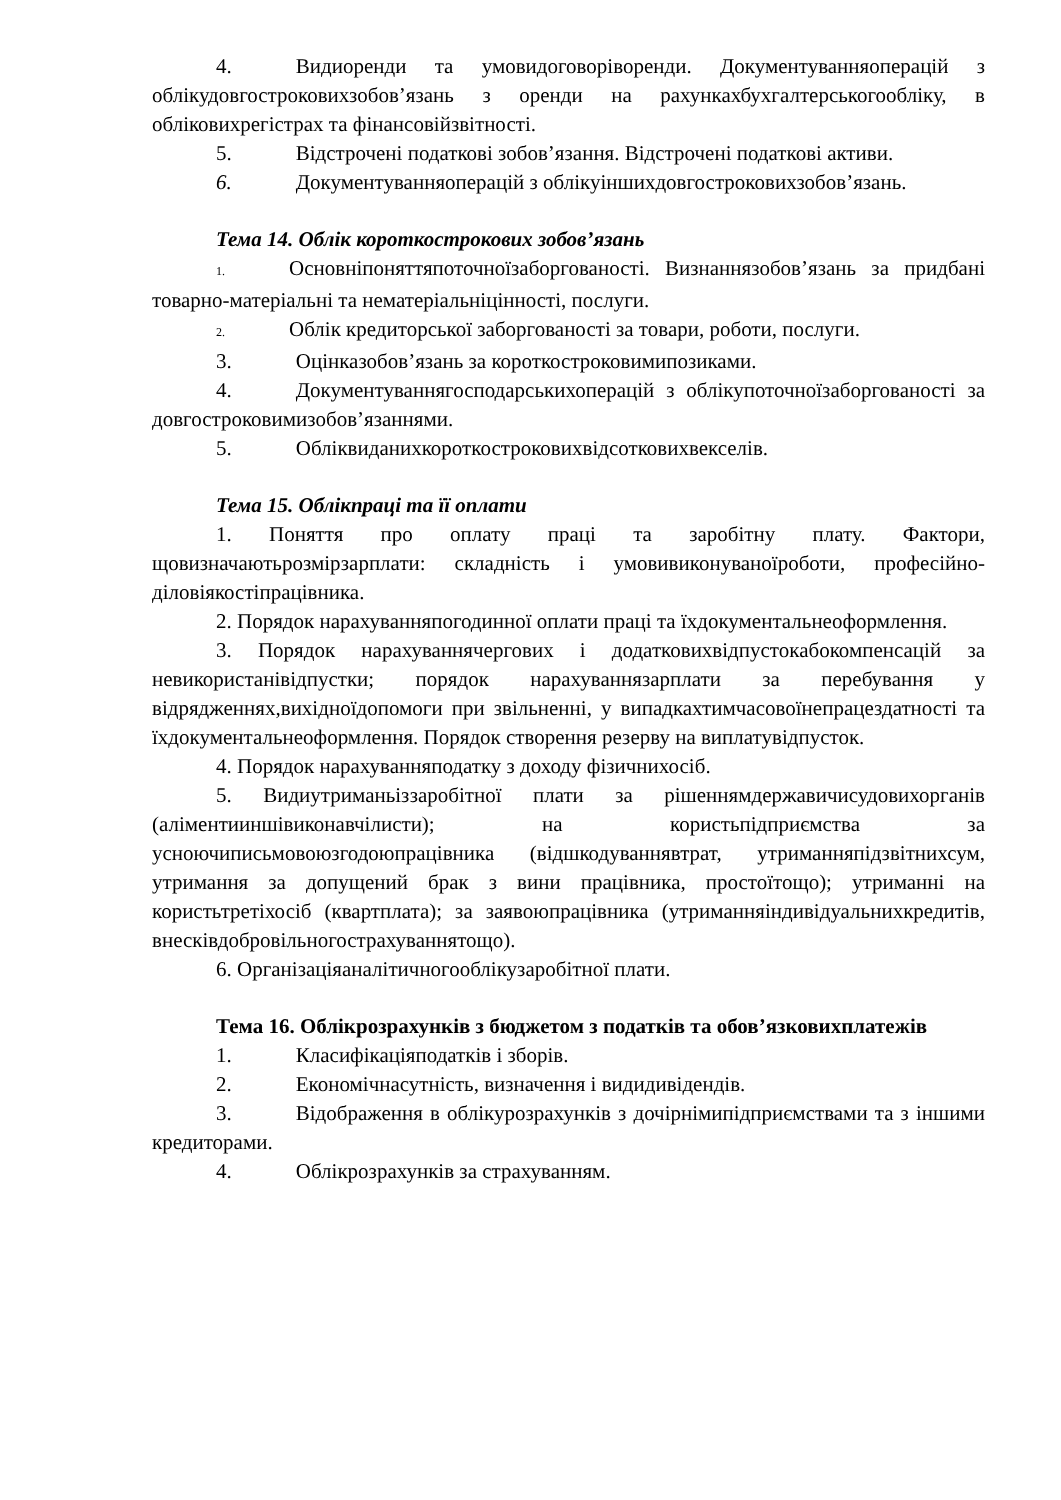4. Видиоренди та умовидоговоріворенди. Документуванняоперацій з облікудовгостроковихзобов’язань з оренди на рахункахбухгалтерськогообліку, в обліковихрегістрах та фінансовійзвітності.
5. Відстрочені податкові зобов’язання. Відстрочені податкові активи.
6. Документуванняоперацій з облікуіншихдовгостроковихзобов’язань.
Тема 14. Облік короткострокових зобов’язань
1. Основніпоняттяпоточноїзаборгованості. Визнаннязобов’язань за придбані товарно-матеріальні та нематеріальніцінності, послуги.
2. Облік кредиторської заборгованості за товари, роботи, послуги.
3. Оцінказобов’язань за короткостроковимипозиками.
4. Документуваннягосподарськихоперацій з облікупоточноїзаборгованості за довгостроковимизобов’язаннями.
5. Обліквиданихкороткостроковихвідсотковихвекселів.
Тема 15. Облікпраці та її оплати
1. Поняття про оплату праці та заробітну плату. Фактори, щовизначаютьрозмірзарплати: складність і умовивиконуваноїроботи, професійно-діловіякостіпрацівника.
2. Порядок нарахуванняпогодинної оплати праці та їхдокументальнеоформлення.
3. Порядок нарахуваннячергових і додатковихвідпустокабокомпенсацій за невикористанівідпустки; порядок нарахуваннязарплати за перебування у відрядженнях,вихідноїдопомоги при звільненні, у випадкахтимчасовоїнепрацездатності та їхдокументальнеоформлення. Порядок створення резерву на виплатувідпусток.
4. Порядок нарахуванняподатку з доходу фізичнихосіб.
5. Видиутриманьіззаробітної плати за рішеннямдержавичисудовихорганів (аліментииншівиконавчілисти); на користьпідприємства за усноючиписьмовоюзгодоюпрацівника (відшкодуваннявтрат, утриманняпідзвітнихсум, утримання за допущений брак з вини працівника, простоїтощо); утриманні на користьтретіхосіб (квартплата); за заявоюпрацівника (утриманняіндивідуальнихкредитів, внесківдобровільногострахуваннятощо).
6. Організаціяаналітичногооблікузаробітної плати.
Тема 16. Облікрозрахунків з бюджетом з податків та обов’язковихплатежів
1. Класифікаціяподатків і зборів.
2. Економічнасутність, визначення і видидивідендів.
3. Відображення в облікурозрахунків з дочірнімипідприємствами та з іншими кредиторами.
4. Облікрозрахунків за страхуванням.